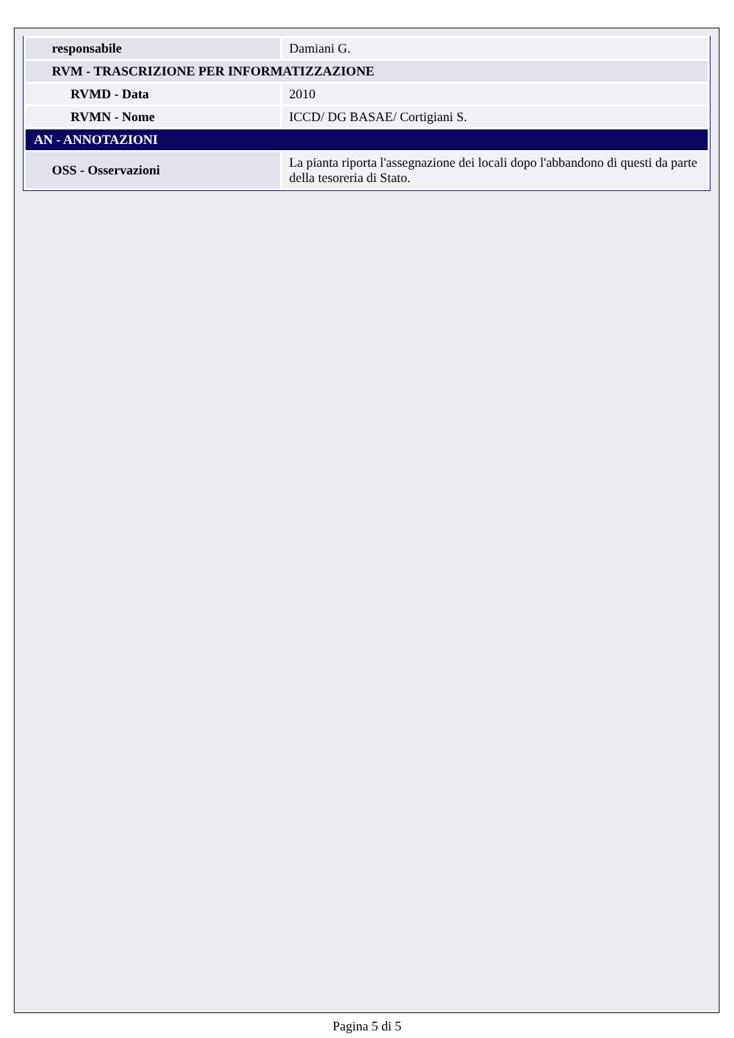| responsabile | Damiani G. |
| RVM - TRASCRIZIONE PER INFORMATIZZAZIONE | |
| RVMD - Data | 2010 |
| RVMN - Nome | ICCD/ DG BASAE/ Cortigiani S. |
| AN - ANNOTAZIONI | |
| OSS - Osservazioni | La pianta riporta l'assegnazione dei locali dopo l'abbandono di questi da parte della tesoreria di Stato. |
Pagina 5 di 5